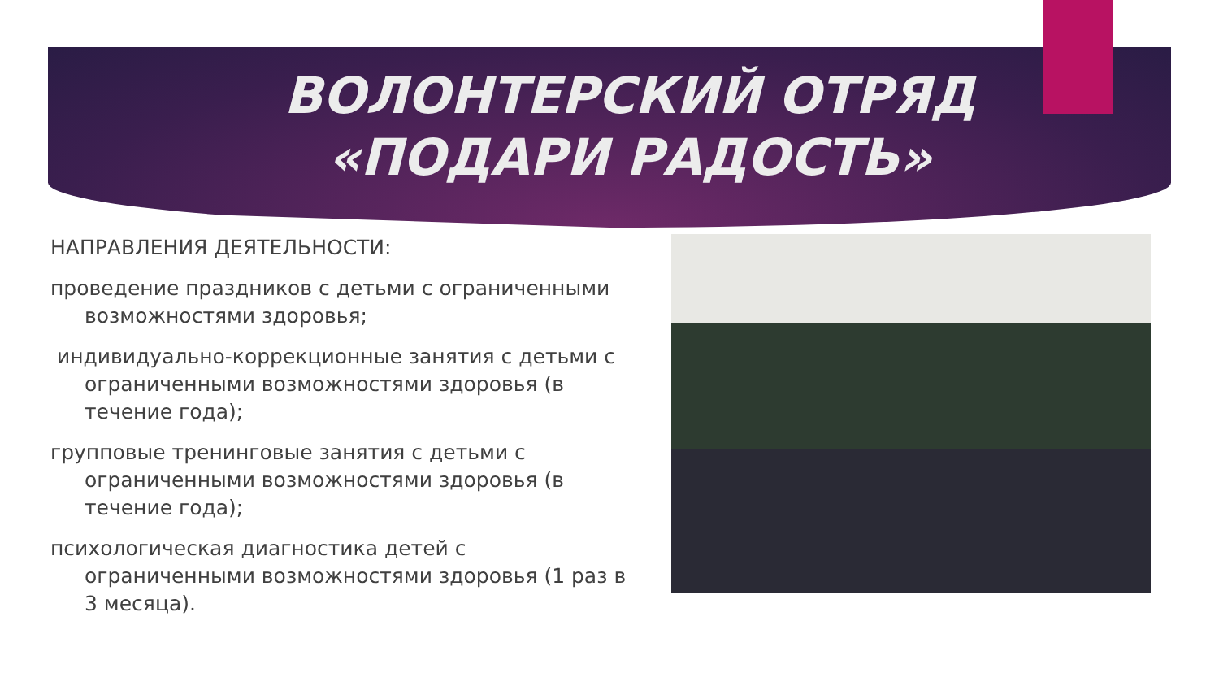ВОЛОНТЕРСКИЙ ОТРЯД «ПОДАРИ РАДОСТЬ»
НАПРАВЛЕНИЯ ДЕЯТЕЛЬНОСТИ:
проведение праздников с детьми с ограниченными возможностями здоровья;
индивидуально-коррекционные занятия с детьми с ограниченными возможностями здоровья (в течение года);
групповые тренинговые занятия с детьми с ограниченными возможностями здоровья (в течение года);
психологическая диагностика детей с ограниченными возможностями здоровья (1 раз в 3 месяца).